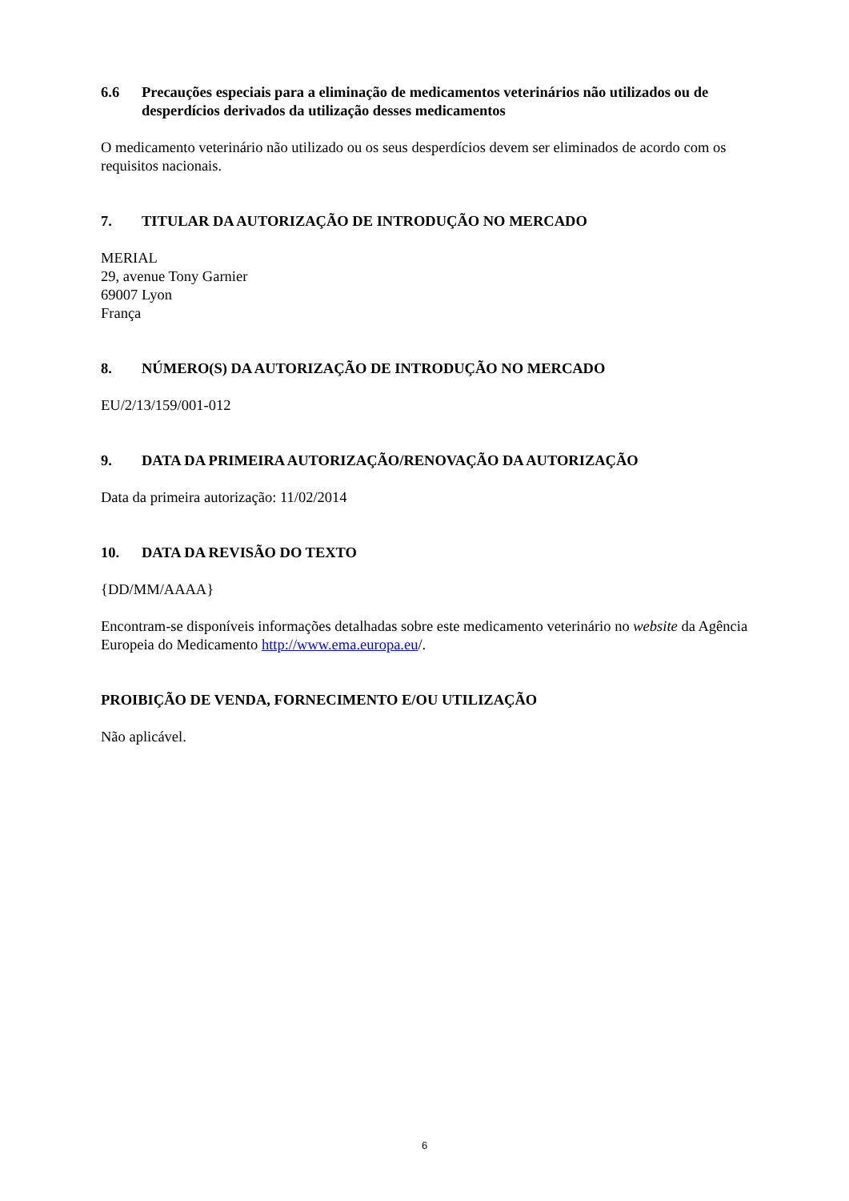6.6 Precauções especiais para a eliminação de medicamentos veterinários não utilizados ou de desperdícios derivados da utilização desses medicamentos
O medicamento veterinário não utilizado ou os seus desperdícios devem ser eliminados de acordo com os requisitos nacionais.
7. TITULAR DA AUTORIZAÇÃO DE INTRODUÇÃO NO MERCADO
MERIAL
29, avenue Tony Garnier
69007 Lyon
França
8. NÚMERO(S) DA AUTORIZAÇÃO DE INTRODUÇÃO NO MERCADO
EU/2/13/159/001-012
9. DATA DA PRIMEIRA AUTORIZAÇÃO/RENOVAÇÃO DA AUTORIZAÇÃO
Data da primeira autorização: 11/02/2014
10. DATA DA REVISÃO DO TEXTO
{DD/MM/AAAA}
Encontram-se disponíveis informações detalhadas sobre este medicamento veterinário no website da Agência Europeia do Medicamento http://www.ema.europa.eu/.
PROIBIÇÃO DE VENDA, FORNECIMENTO E/OU UTILIZAÇÃO
Não aplicável.
6